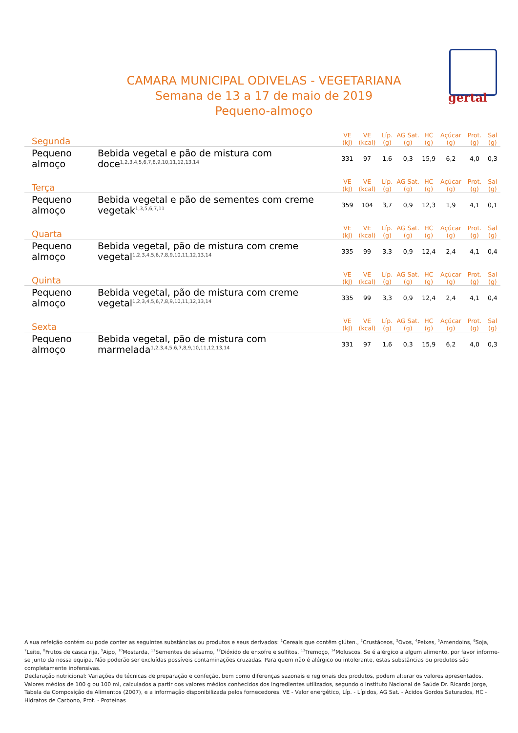gertal
CAMARA MUNICIPAL ODIVELAS - VEGETARIANA
Semana de 13 a 17 de maio de 2019
Pequeno-almoço
| Segunda | | VE (kJ) | VE (kcal) | Líp. (g) | AG Sat. (g) | HC (g) | Açúcar (g) | Prot. (g) | Sal (g) |
| --- | --- | --- | --- | --- | --- | --- | --- | --- | --- |
| Pequeno almoço | Bebida vegetal e pão de mistura com doce<sup>1,2,3,4,5,6,7,8,9,10,11,12,13,14</sup> | 331 | 97 | 1,6 | 0,3 | 15,9 | 6,2 | 4,0 | 0,3 |
| Terça | | VE (kJ) | VE (kcal) | Líp. (g) | AG Sat. (g) | HC (g) | Açúcar (g) | Prot. (g) | Sal (g) |
| Pequeno almoço | Bebida vegetal e pão de sementes com creme vegetak<sup>1,3,5,6,7,11</sup> | 359 | 104 | 3,7 | 0,9 | 12,3 | 1,9 | 4,1 | 0,1 |
| Quarta | | VE (kJ) | VE (kcal) | Líp. (g) | AG Sat. (g) | HC (g) | Açúcar (g) | Prot. (g) | Sal (g) |
| Pequeno almoço | Bebida vegetal, pão de mistura com creme vegetal<sup>1,2,3,4,5,6,7,8,9,10,11,12,13,14</sup> | 335 | 99 | 3,3 | 0,9 | 12,4 | 2,4 | 4,1 | 0,4 |
| Quinta | | VE (kJ) | VE (kcal) | Líp. (g) | AG Sat. (g) | HC (g) | Açúcar (g) | Prot. (g) | Sal (g) |
| Pequeno almoço | Bebida vegetal, pão de mistura com creme vegetal<sup>1,2,3,4,5,6,7,8,9,10,11,12,13,14</sup> | 335 | 99 | 3,3 | 0,9 | 12,4 | 2,4 | 4,1 | 0,4 |
| Sexta | | VE (kJ) | VE (kcal) | Líp. (g) | AG Sat. (g) | HC (g) | Açúcar (g) | Prot. (g) | Sal (g) |
| Pequeno almoço | Bebida vegetal, pão de mistura com marmelada<sup>1,2,3,4,5,6,7,8,9,10,11,12,13,14</sup> | 331 | 97 | 1,6 | 0,3 | 15,9 | 6,2 | 4,0 | 0,3 |
A sua refeição contém ou pode conter as seguintes substâncias ou produtos e seus derivados: <sup>1</sup>Cereais que contêm glúten., <sup>2</sup>Crustáceos, <sup>3</sup>Ovos, <sup>4</sup>Peixes, <sup>5</sup>Amendoins, <sup>6</sup>Soja, <sup>7</sup>Leite, <sup>8</sup>Frutos de casca rija, <sup>9</sup>Aipo, <sup>10</sup>Mostarda, <sup>11</sup>Sementes de sésamo, <sup>12</sup>Dióxido de enxofre e sulfitos, <sup>13</sup>Tremoço, <sup>14</sup>Moluscos. Se é alérgico a algum alimento, por favor informe-se junto da nossa equipa. Não poderão ser excluídas possíveis contaminações cruzadas. Para quem não é alérgico ou intolerante, estas substâncias ou produtos são completamente inofensivas.
Declaração nutricional: Variações de técnicas de preparação e confeção, bem como diferenças sazonais e regionais dos produtos, podem alterar os valores apresentados. Valores médios de 100 g ou 100 ml, calculados a partir dos valores médios conhecidos dos ingredientes utilizados, segundo o Instituto Nacional de Saúde Dr. Ricardo Jorge, Tabela da Composição de Alimentos (2007), e a informação disponibilizada pelos fornecedores. VE - Valor energético, Líp. - Lípidos, AG Sat. - Ácidos Gordos Saturados, HC - Hidratos de Carbono, Prot. - Proteínas